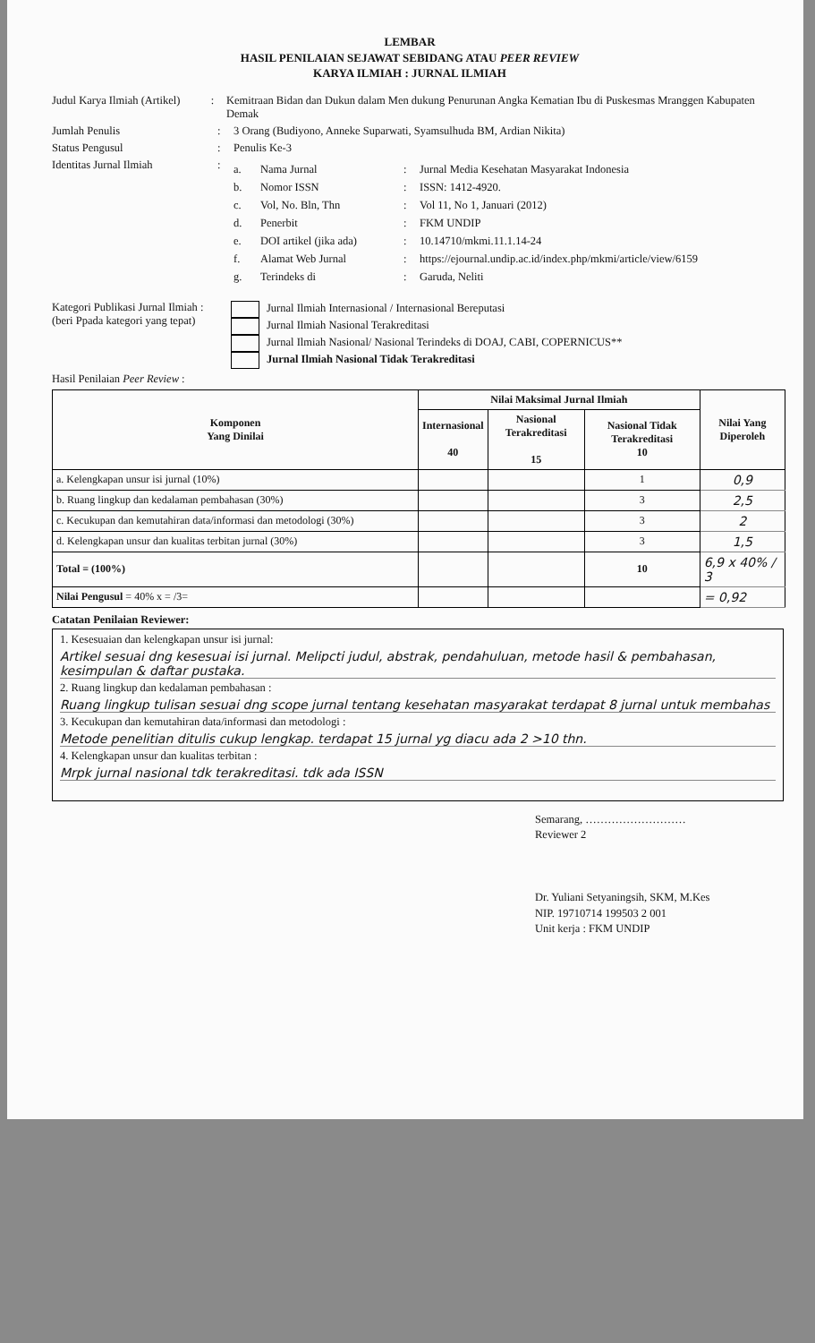LEMBAR
HASIL PENILAIAN SEJAWAT SEBIDANG ATAU PEER REVIEW
KARYA ILMIAH : JURNAL ILMIAH
Judul Karya Ilmiah (Artikel)
: Kemitraan Bidan dan Dukun dalam Men dukung Penurunan Angka Kematian Ibu di Puskesmas Mranggen Kabupaten Demak
Jumlah Penulis : 3 Orang (Budiyono, Anneke Suparwati, Syamsulhuda BM, Ardian Nikita)
Status Pengusul : Penulis Ke-3
Identitas Jurnal Ilmiah :
a. Nama Jurnal: Jurnal Media Kesehatan Masyarakat Indonesia
b. Nomor ISSN: ISSN: 1412-4920.
c. Vol, No. Bln, Thn: Vol 11, No 1, Januari (2012)
d. Penerbit: FKM UNDIP
e. DOI artikel (jika ada): 10.14710/mkmi.11.1.14-24
f. Alamat Web Jurnal: https://ejournal.undip.ac.id/index.php/mkmi/article/view/6159
g. Terindeks di: Garuda, Neliti
Kategori Publikasi Jurnal Ilmiah :
(beri Ppada kategori yang tepat)
Jurnal Ilmiah Internasional / Internasional Bereputasi
Jurnal Ilmiah Nasional Terakreditasi
Jurnal Ilmiah Nasional/ Nasional Terindeks di DOAJ, CABI, COPERNICUS**
Jurnal Ilmiah Nasional Tidak Terakreditasi
Hasil Penilaian Peer Review :
| Komponen Yang Dinilai | Nilai Maksimal Jurnal Ilmiah | | | Nilai Yang Diperoleh |
| --- | --- | --- | --- | --- |
| | Internasional 40 | Nasional Terakreditasi 15 | Nasional Tidak Terakreditasi 10 | |
| a. Kelengkapan unsur isi jurnal (10%) | | | 1 | 0,9 |
| b. Ruang lingkup dan kedalaman pembahasan (30%) | | | 3 | 2,5 |
| c. Kecukupan dan kemutahiran data/informasi dan metodologi (30%) | | | 3 | 2 |
| d. Kelengkapan unsur dan kualitas terbitan jurnal (30%) | | | 3 | 1,5 |
| Total = (100%) | | | 10 | 6,9 x 40% / 3 |
| Nilai Pengusul = 40% x = /3= | | | | = 0,92 |
Catatan Penilaian Reviewer:
1. Kesesuaian dan kelengkapan unsur isi jurnal:
Artikel sesuai dng kesesuai isi jurnal. Melipcti judul, abstrak, pendahuluan, metode hasil & pembahasan, kesimpulan & daftar pustaka.
2. Ruang lingkup dan kedalaman pembahasan :
Ruang lingkup tulisan sesuai dng scope jurnal tentang kesehatan masyarakat terdapat 8 jurnal untuk membahas
3. Kecukupan dan kemutahiran data/informasi dan metodologi :
Metode penelitian ditulis cukup lengkap. terdapat 15 jurnal yg diacu ada 2 >10 thn.
4. Kelengkapan unsur dan kualitas terbitan :
Mrpk jurnal nasional tdk terakreditasi. tdk ada ISSN
Semarang, ………………………
Reviewer 2
Dr. Yuliani Setyaningsih, SKM, M.Kes
NIP. 19710714 199503 2 001
Unit kerja : FKM UNDIP